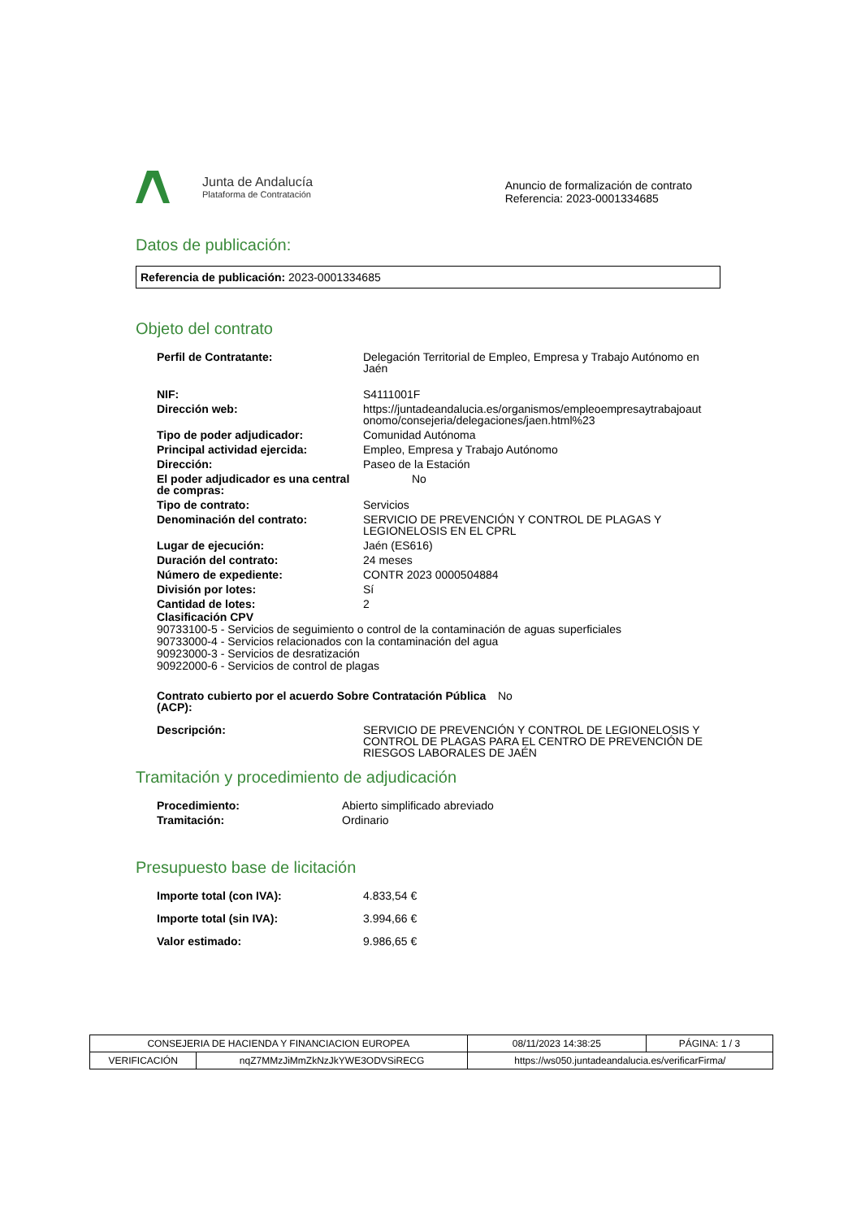Junta de Andalucía
Plataforma de Contratación
Anuncio de formalización de contrato
Referencia: 2023-0001334685
Datos de publicación:
Referencia de publicación: 2023-0001334685
Objeto del contrato
| Perfil de Contratante: | Delegación Territorial de Empleo, Empresa y Trabajo Autónomo en Jaén |
| NIF: | S4111001F |
| Dirección web: | https://juntadeandalucia.es/organismos/empleoempresaytrabajoaut onomo/consejeria/delegaciones/jaen.html%23 |
| Tipo de poder adjudicador: | Comunidad Autónoma |
| Principal actividad ejercida: | Empleo, Empresa y Trabajo Autónomo |
| Dirección: | Paseo de la Estación |
| El poder adjudicador es una central de compras: | No |
| Tipo de contrato: | Servicios |
| Denominación del contrato: | SERVICIO DE PREVENCIÓN Y CONTROL DE PLAGAS Y LEGIONELOSIS EN EL CPRL |
| Lugar de ejecución: | Jaén (ES616) |
| Duración del contrato: | 24 meses |
| Número de expediente: | CONTR 2023 0000504884 |
| División por lotes: | Sí |
| Cantidad de lotes: | 2 |
Clasificación CPV
90733100-5 - Servicios de seguimiento o control de la contaminación de aguas superficiales
90733000-4 - Servicios relacionados con la contaminación del agua
90923000-3 - Servicios de desratización
90922000-6 - Servicios de control de plagas
| Contrato cubierto por el acuerdo Sobre Contratación Pública (ACP): | No |
| Descripción: | SERVICIO DE PREVENCIÓN Y CONTROL DE LEGIONELOSIS Y CONTROL DE PLAGAS PARA EL CENTRO DE PREVENCIÓN DE RIESGOS LABORALES DE JAÉN |
Tramitación y procedimiento de adjudicación
| Procedimiento: | Abierto simplificado abreviado |
| Tramitación: | Ordinario |
Presupuesto base de licitación
| Importe total (con IVA): | 4.833,54 € |
| Importe total (sin IVA): | 3.994,66 € |
| Valor estimado: | 9.986,65 € |
| CONSEJERIA DE HACIENDA Y FINANCIACION EUROPEA | | | 08/11/2023 14:38:25 | PÁGINA: 1 / 3 |
| VERIFICACIÓN | nqZ7MMzJiMmZkNzJkYWE3ODVSiRECG | https://ws050.juntadeandalucia.es/verificarFirma/ | | |